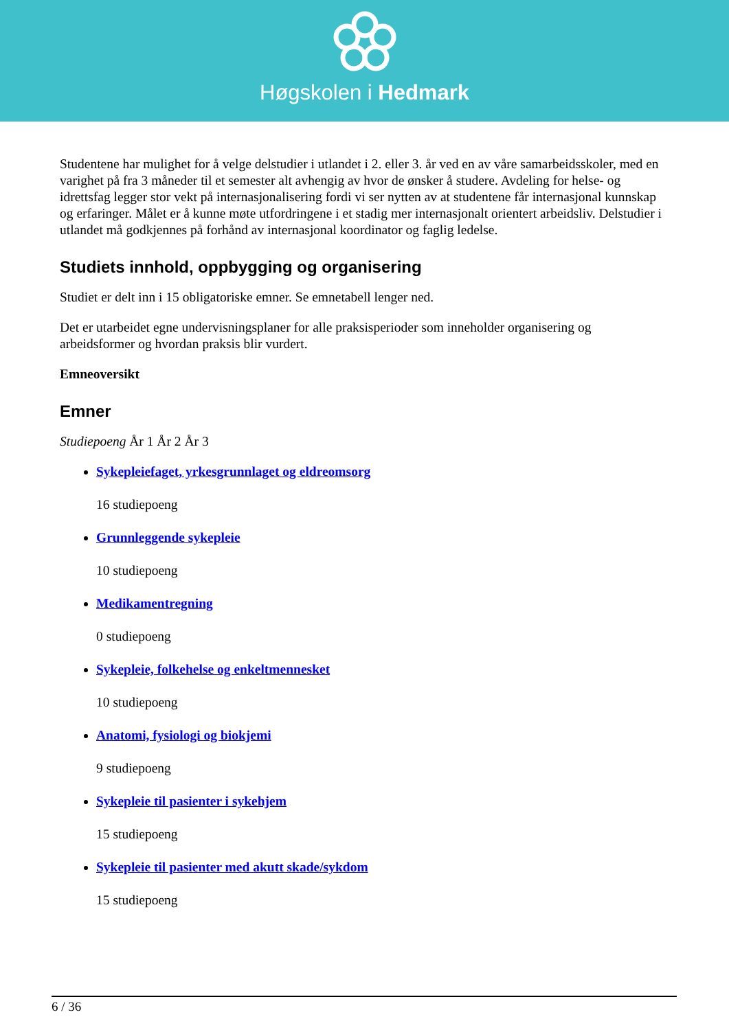Høgskolen i Hedmark
Studentene har mulighet for å velge delstudier i utlandet i 2. eller 3. år ved en av våre samarbeidsskoler, med en varighet på fra 3 måneder til et semester alt avhengig av hvor de ønsker å studere. Avdeling for helse- og idrettsfag legger stor vekt på internasjonalisering fordi vi ser nytten av at studentene får internasjonal kunnskap og erfaringer. Målet er å kunne møte utfordringene i et stadig mer internasjonalt orientert arbeidsliv. Delstudier i utlandet må godkjennes på forhånd av internasjonal koordinator og faglig ledelse.
Studiets innhold, oppbygging og organisering
Studiet er delt inn i 15 obligatoriske emner. Se emnetabell lenger ned.
Det er utarbeidet egne undervisningsplaner for alle praksisperioder som inneholder organisering og arbeidsformer og hvordan praksis blir vurdert.
Emneoversikt
Emner
Studiepoeng År 1 År 2 År 3
Sykepleiefaget, yrkesgrunnlaget og eldreomsorg
16 studiepoeng
Grunnleggende sykepleie
10 studiepoeng
Medikamentregning
0 studiepoeng
Sykepleie, folkehelse og enkeltmennesket
10 studiepoeng
Anatomi, fysiologi og biokjemi
9 studiepoeng
Sykepleie til pasienter i sykehjem
15 studiepoeng
Sykepleie til pasienter med akutt skade/sykdom
15 studiepoeng
6 / 36